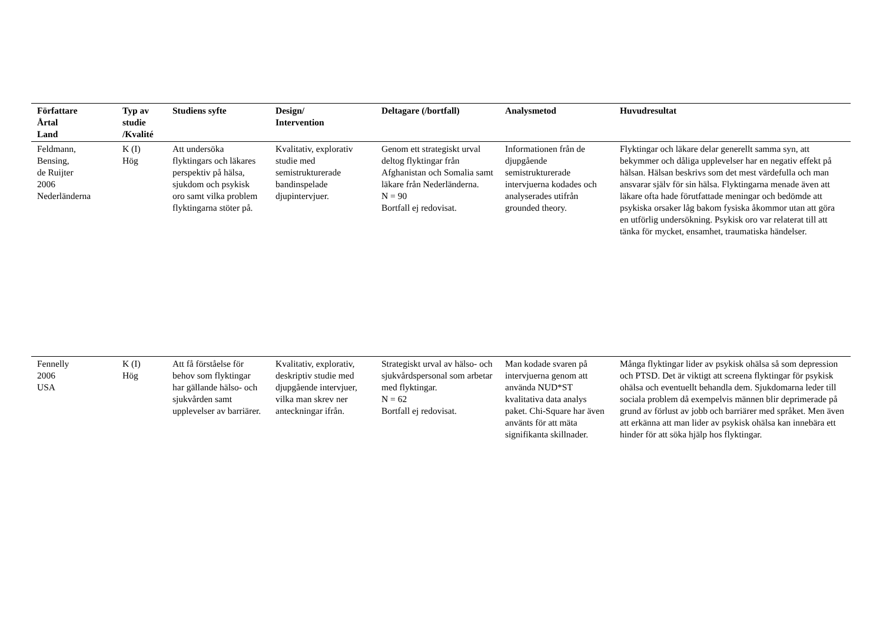| Författare Årtal Land | Typ av studie /Kvalité | Studiens syfte | Design/ Intervention | Deltagare (/bortfall) | Analysmetod | Huvudresultat |
| --- | --- | --- | --- | --- | --- | --- |
| Feldmann, Bensing, de Ruijter 2006 Nederländerna | K (I) Hög | Att undersöka flyktingars och läkares perspektiv på hälsa, sjukdom och psykisk oro samt vilka problem flyktingarna stöter på. | Kvalitativ, explorativ studie med semistrukturerade bandinspelade djupintervjuer. | Genom ett strategiskt urval deltog flyktingar från Afghanistan och Somalia samt läkare från Nederländerna. N = 90 Bortfall ej redovisat. | Informationen från de djupgående semistrukturerade intervjuerna kodades och analyserades utifrån grounded theory. | Flyktingar och läkare delar generellt samma syn, att bekymmer och dåliga upplevelser har en negativ effekt på hälsan. Hälsan beskrivs som det mest värdefulla och man ansvarar själv för sin hälsa. Flyktingarna menade även att läkare ofta hade förutfattade meningar och bedömde att psykiska orsaker låg bakom fysiska åkommor utan att göra en utförlig undersökning. Psykisk oro var relaterat till att tänka för mycket, ensamhet, traumatiska händelser. |
| Fennelly 2006 USA | K (I) Hög | Att få förståelse för behov som flyktingar har gällande hälso- och sjukvården samt upplevelser av barriärer. | Kvalitativ, explorativ, deskriptiv studie med djupgående intervjuer, vilka man skrev ner anteckningar ifrån. | Strategiskt urval av hälso- och sjukvårdspersonal som arbetar med flyktingar. N = 62 Bortfall ej redovisat. | Man kodade svaren på intervjuerna genom att använda NUD*ST kvalitativa data analys paket. Chi-Square har även använts för att mäta signifikanta skillnader. | Många flyktingar lider av psykisk ohälsa så som depression och PTSD. Det är viktigt att screena flyktingar för psykisk ohälsa och eventuellt behandla dem. Sjukdomarna leder till sociala problem då exempelvis männen blir deprimerade på grund av förlust av jobb och barriärer med språket. Men även att erkänna att man lider av psykisk ohälsa kan innebära ett hinder för att söka hjälp hos flyktingar. |